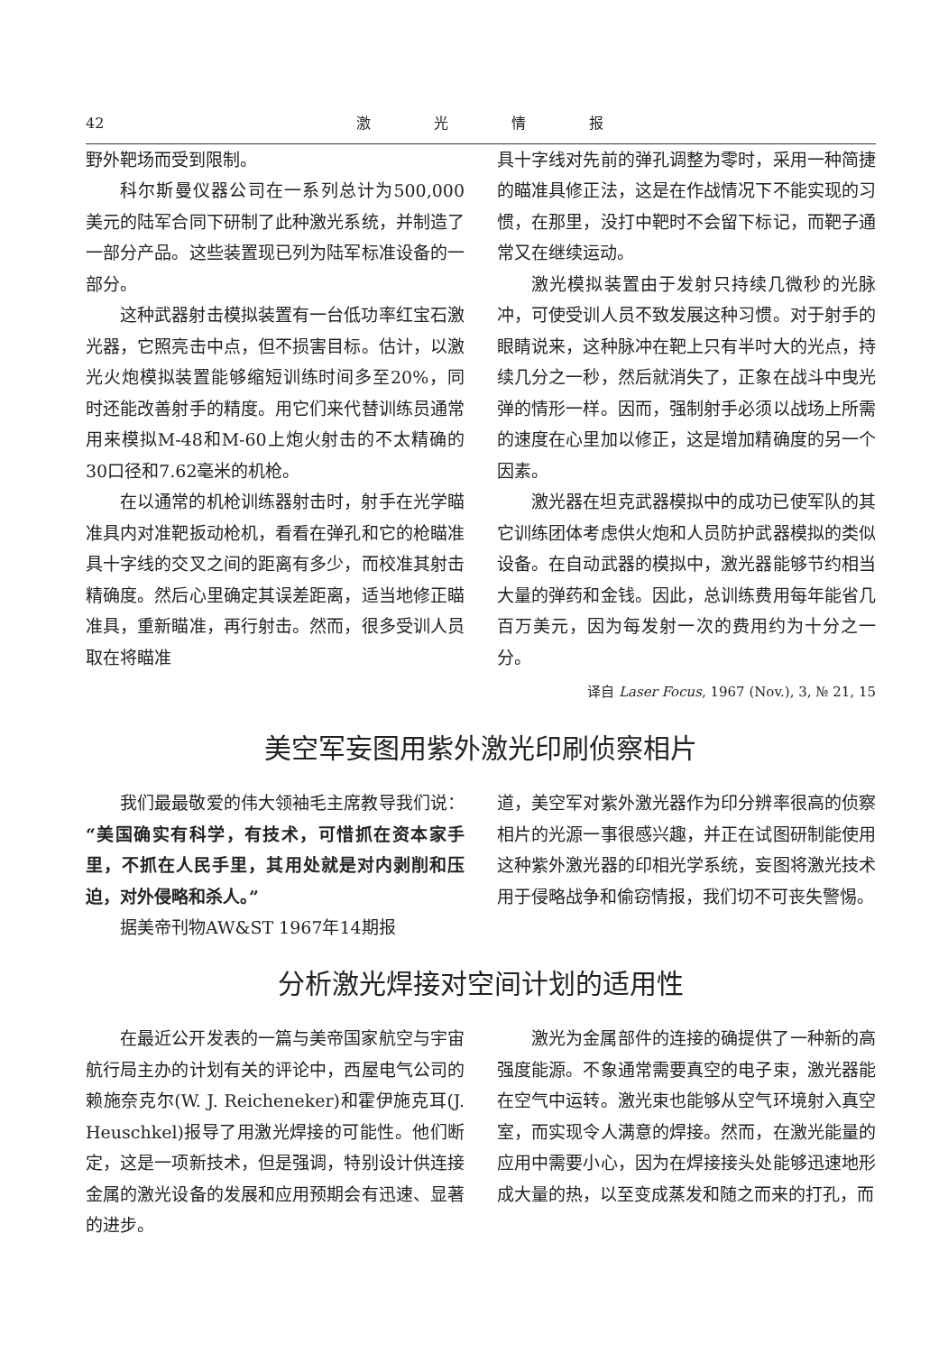42 激光情报
野外靶场而受到限制。
科尔斯曼仪器公司在一系列总计为500,000美元的陆军合同下研制了此种激光系统，并制造了一部分产品。这些装置现已列为陆军标准设备的一部分。
这种武器射击模拟装置有一台低功率红宝石激光器，它照亮击中点，但不损害目标。估计，以激光火炮模拟装置能够缩短训练时间多至20%，同时还能改善射手的精度。用它们来代替训练员通常用来模拟M-48和M-60上炮火射击的不太精确的30口径和7.62毫米的机枪。
在以通常的机枪训练器射击时，射手在光学瞄准具内对准靶扳动枪机，看看在弹孔和它的枪瞄准具十字线的交叉之间的距离有多少，而校准其射击精确度。然后心里确定其误差距离，适当地修正瞄准具，重新瞄准，再行射击。然而，很多受训人员取在将瞄准
具十字线对先前的弹孔调整为零时，采用一种简捷的瞄准具修正法，这是在作战情况下不能实现的习惯，在那里，没打中靶时不会留下标记，而靶子通常又在继续运动。
激光模拟装置由于发射只持续几微秒的光脉冲，可使受训人员不致发展这种习惯。对于射手的眼睛说来，这种脉冲在靶上只有半吋大的光点，持续几分之一秒，然后就消失了，正象在战斗中曳光弹的情形一样。因而，强制射手必须以战场上所需的速度在心里加以修正，这是增加精确度的另一个因素。
激光器在坦克武器模拟中的成功已使军队的其它训练团体考虑供火炮和人员防护武器模拟的类似设备。在自动武器的模拟中，激光器能够节约相当大量的弹药和金钱。因此，总训练费用每年能省几百万美元，因为每发射一次的费用约为十分之一分。
译自 Laser Focus, 1967 (Nov.), 3, № 21, 15
美空军妄图用紫外激光印刷侦察相片
我们最最敬爱的伟大领袖毛主席教导我们说：“美国确实有科学，有技术，可惜抓在资本家手里，不抓在人民手里，其用处就是对内剥削和压迫，对外侵略和杀人。”
据美帝刊物AW&ST 1967年14期报
道，美空军对紫外激光器作为印分辨率很高的侦察相片的光源一事很感兴趣，并正在试图研制能使用这种紫外激光器的印相光学系统，妄图将激光技术用于侵略战争和偷窃情报，我们切不可丧失警惕。
分析激光焊接对空间计划的适用性
在最近公开发表的一篇与美帝国家航空与宇宙航行局主办的计划有关的评论中，西屋电气公司的赖施奈克尔(W. J. Reicheneker)和霍伊施克耳(J. Heuschkel)报导了用激光焊接的可能性。他们断定，这是一项新技术，但是强调，特别设计供连接金属的激光设备的发展和应用预期会有迅速、显著的进步。
激光为金属部件的连接的确提供了一种新的高强度能源。不象通常需要真空的电子束，激光器能在空气中运转。激光束也能够从空气环境射入真空室，而实现令人满意的焊接。然而，在激光能量的应用中需要小心，因为在焊接接头处能够迅速地形成大量的热，以至变成蒸发和随之而来的打孔，而